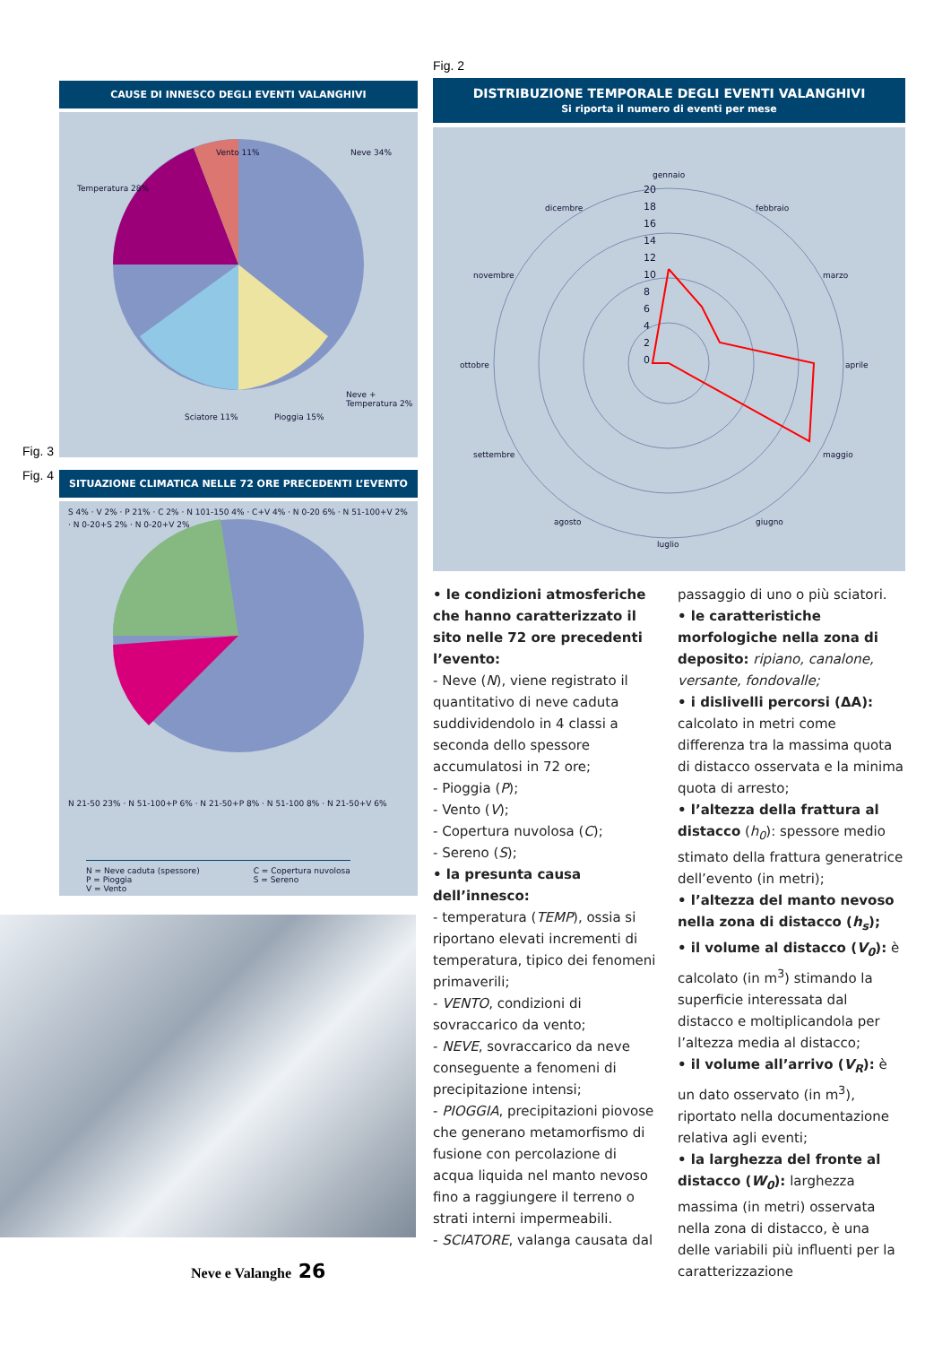Fig. 3
Fig. 4
CAUSE DI INNESCO DEGLI EVENTI VALANGHIVI
Temperatura 28%
Vento 11% Neve 34%
Neve + Temperatura 2%
Sciatore 11% Pioggia 15%
SITUAZIONE CLIMATICA NELLE 72 ORE PRECEDENTI L’EVENTO
S 4% · V 2% · P 21% · C 2% · N 101-150 4% · C+V 4% · N 0-20 6% · N 51-100+V 2% · N 0-20+S 2% · N 0-20+V 2%
N 21-50 23% · N 51-100+P 6% · N 21-50+P 8% · N 51-100 8% · N 21-50+V 6%
N = Neve caduta (spessore)
P = Pioggia
V = Vento
C = Copertura nuvolosa
S = Sereno
Fig. 2
DISTRIBUZIONE TEMPORALE DEGLI EVENTI VALANGHIVI
Si riporta il numero di eventi per mese
gennaio
febbraio
marzo
aprile
maggio
giugno
luglio
agosto
settembre
ottobre
novembre
dicembre
20
18
16
14
12
10
8
6
4
2
0
• le condizioni atmosferiche che hanno caratterizzato il sito nelle 72 ore precedenti l’evento:
- Neve (N), viene registrato il quantitativo di neve caduta suddividendolo in 4 classi a seconda dello spessore accumulatosi in 72 ore;
- Pioggia (P);
- Vento (V);
- Copertura nuvolosa (C);
- Sereno (S);
• la presunta causa dell’innesco:
- temperatura (TEMP), ossia si riportano elevati incrementi di temperatura, tipico dei fenomeni primaverili;
- VENTO, condizioni di sovraccarico da vento;
- NEVE, sovraccarico da neve conseguente a fenomeni di precipitazione intensi;
- PIOGGIA, precipitazioni piovose che generano metamorfismo di fusione con percolazione di acqua liquida nel manto nevoso fino a raggiungere il terreno o strati interni impermeabili.
- SCIATORE, valanga causata dal
passaggio di uno o più sciatori.
• le caratteristiche morfologiche nella zona di deposito: ripiano, canalone, versante, fondovalle;
• i dislivelli percorsi (ΔA): calcolato in metri come differenza tra la massima quota di distacco osservata e la minima quota di arresto;
• l’altezza della frattura al distacco (h<sub>0</sub>): spessore medio stimato della frattura generatrice dell’evento (in metri);
• l’altezza del manto nevoso nella zona di distacco (h<sub>s</sub>);
• il volume al distacco (V<sub>0</sub>): è calcolato (in m<sup>3</sup>) stimando la superficie interessata dal distacco e moltiplicandola per l’altezza media al distacco;
• il volume all’arrivo (V<sub>R</sub>): è un dato osservato (in m<sup>3</sup>), riportato nella documentazione relativa agli eventi;
• la larghezza del fronte al distacco (W<sub>0</sub>): larghezza massima (in metri) osservata nella zona di distacco, è una delle variabili più influenti per la caratterizzazione
Neve e Valanghe 26